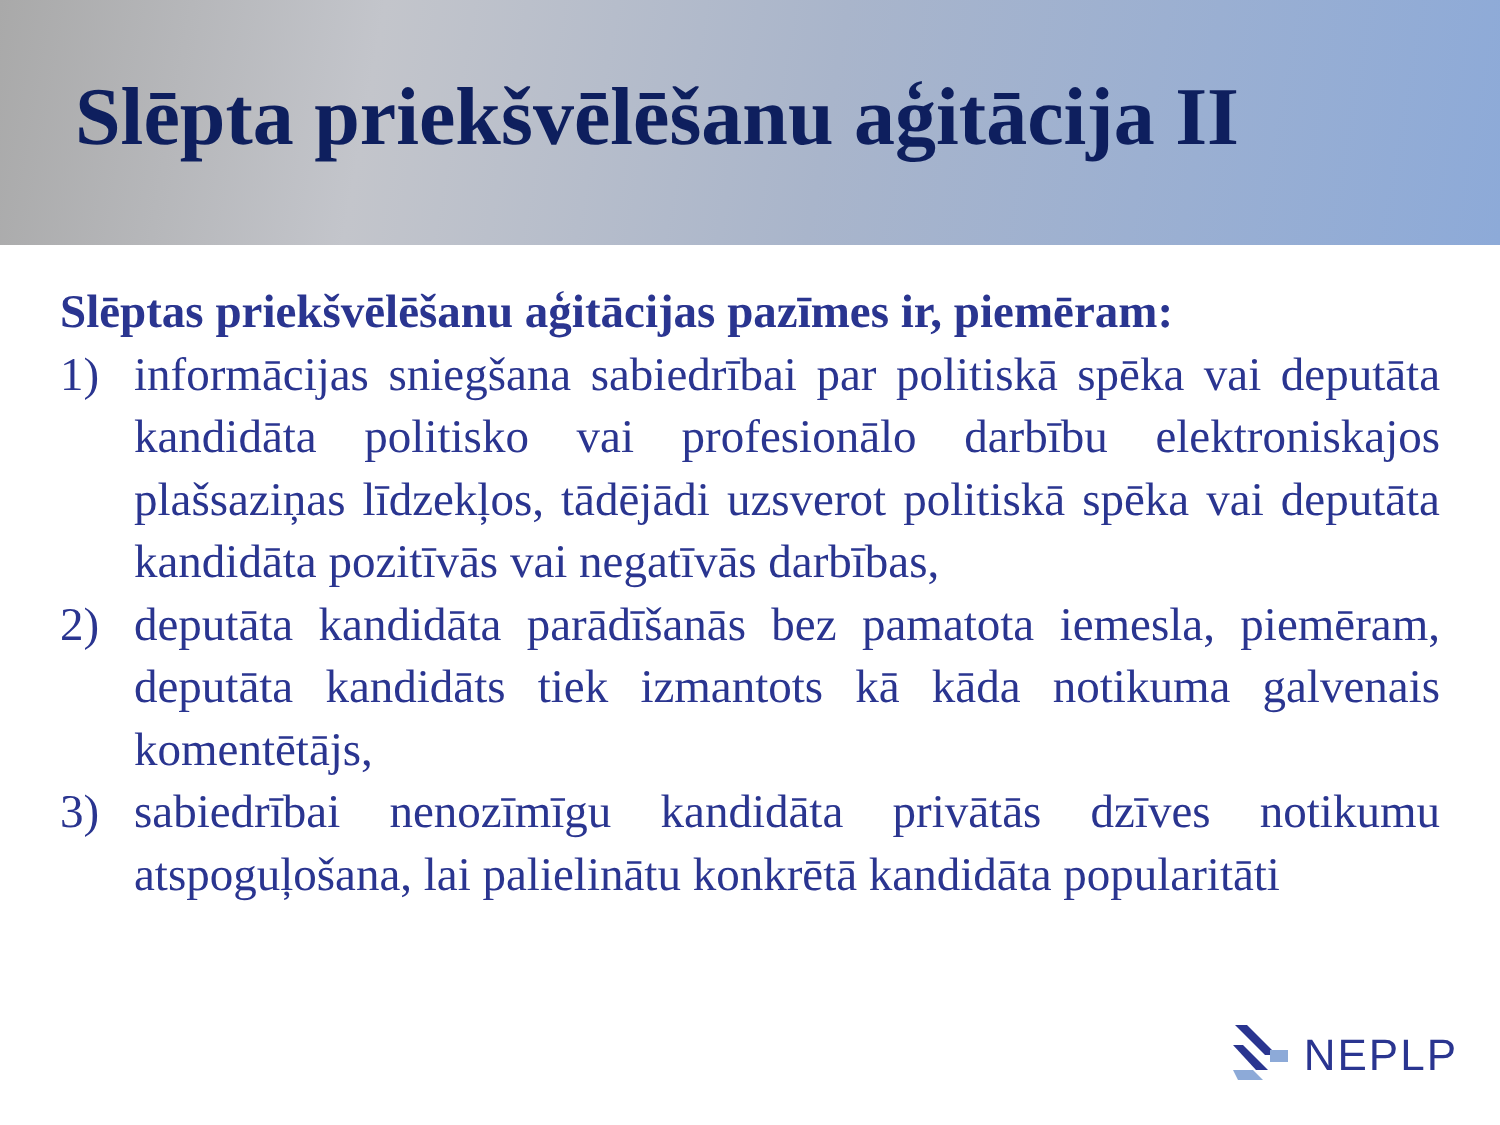Slēpta priekšvēlēšanu aģitācija II
Slēptas priekšvēlēšanu aģitācijas pazīmes ir, piemēram:
1) informācijas sniegšana sabiedrībai par politiskā spēka vai deputāta kandidāta politisko vai profesionālo darbību elektroniskajos plašsaziņas līdzekļos, tādējādi uzsverot politiskā spēka vai deputāta kandidāta pozitīvās vai negatīvās darbības,
2) deputāta kandidāta parādīšanās bez pamatota iemesla, piemēram, deputāta kandidāts tiek izmantots kā kāda notikuma galvenais komentētājs,
3) sabiedrībai nenozīmīgu kandidāta privātās dzīves notikumu atspoguļošana, lai palielinātu konkrētā kandidāta popularitāti
NEPLP